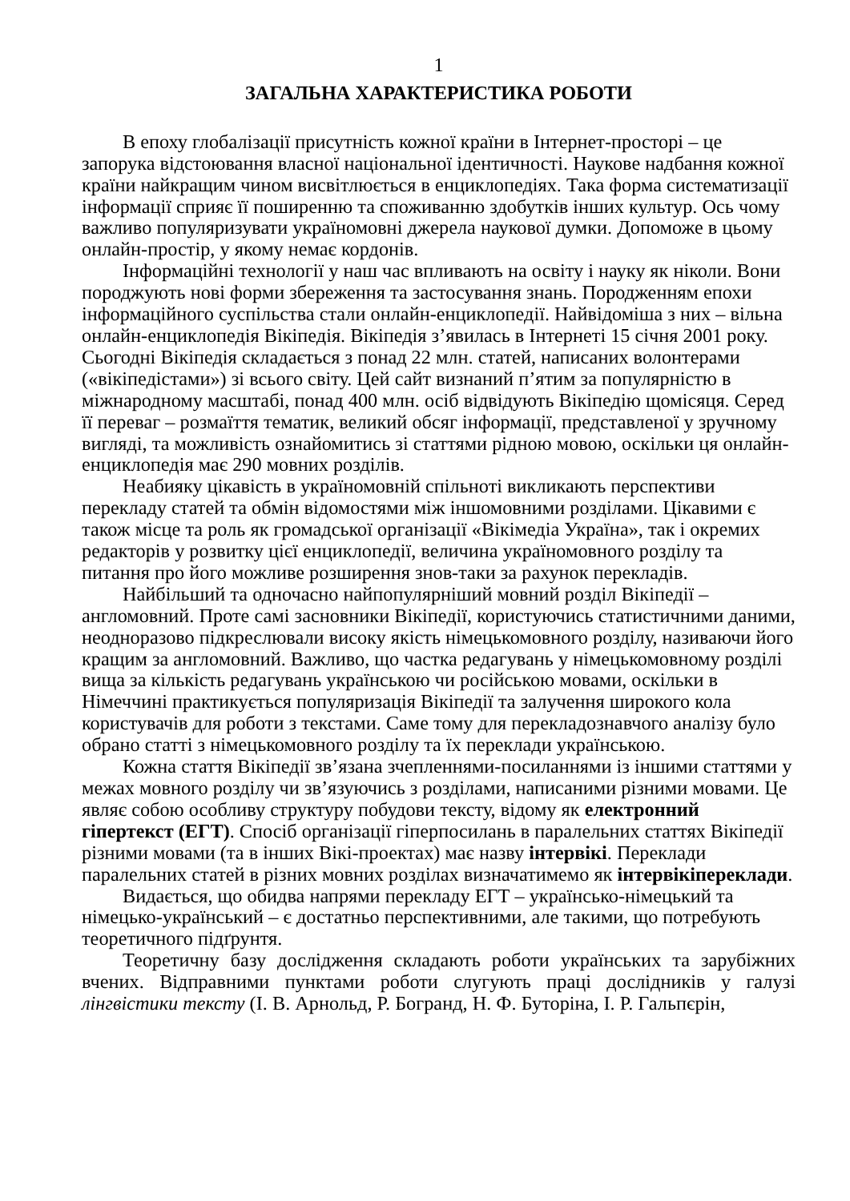1
ЗАГАЛЬНА ХАРАКТЕРИСТИКА РОБОТИ
В епоху глобалізації присутність кожної країни в Інтернет-просторі – це запорука відстоювання власної національної ідентичності. Наукове надбання кожної країни найкращим чином висвітлюється в енциклопедіях. Така форма систематизації інформації сприяє її поширенню та споживанню здобутків інших культур. Ось чому важливо популяризувати україномовні джерела наукової думки. Допоможе в цьому онлайн-простір, у якому немає кордонів.
Інформаційні технології у наш час впливають на освіту і науку як ніколи. Вони породжують нові форми збереження та застосування знань. Породженням епохи інформаційного суспільства стали онлайн-енциклопедії. Найвідоміша з них – вільна онлайн-енциклопедія Вікіпедія. Вікіпедія з’явилась в Інтернеті 15 січня 2001 року. Сьогодні Вікіпедія складається з понад 22 млн. статей, написаних волонтерами («вікіпедістами») зі всього світу. Цей сайт визнаний п’ятим за популярністю в міжнародному масштабі, понад 400 млн. осіб відвідують Вікіпедію щомісяця. Серед її переваг – розмаїття тематик, великий обсяг інформації, представленої у зручному вигляді, та можливість ознайомитись зі статтями рідною мовою, оскільки ця онлайн-енциклопедія має 290 мовних розділів.
Неабияку цікавість в україномовній спільноті викликають перспективи перекладу статей та обмін відомостями між іншомовними розділами. Цікавими є також місце та роль як громадської організації «Вікімедіа Україна», так і окремих редакторів у розвитку цієї енциклопедії, величина україномовного розділу та питання про його можливе розширення знов-таки за рахунок перекладів.
Найбільший та одночасно найпопулярніший мовний розділ Вікіпедії – англомовний. Проте самі засновники Вікіпедії, користуючись статистичними даними, неодноразово підкреслювали високу якість німецькомовного розділу, називаючи його кращим за англомовний. Важливо, що частка редагувань у німецькомовному розділі вища за кількість редагувань українською чи російською мовами, оскільки в Німеччині практикується популяризація Вікіпедії та залучення широкого кола користувачів для роботи з текстами. Саме тому для перекладознавчого аналізу було обрано статті з німецькомовного розділу та їх переклади українською.
Кожна стаття Вікіпедії зв’язана зчепленнями-посиланнями із іншими статтями у межах мовного розділу чи зв’язуючись з розділами, написаними різними мовами. Це являє собою особливу структуру побудови тексту, відому як електронний гіпертекст (ЕГТ). Спосіб організації гіперпосилань в паралельних статтях Вікіпедії різними мовами (та в інших Вікі-проектах) має назву інтервікі. Переклади паралельних статей в різних мовних розділах визначатимемо як інтервікіпереклади.
Видається, що обидва напрями перекладу ЕГТ – українсько-німецький та німецько-український – є достатньо перспективними, але такими, що потребують теоретичного підґрунтя.
Теоретичну базу дослідження складають роботи українських та зарубіжних вчених. Відправними пунктами роботи слугують праці дослідників у галузі лінгвістики тексту (І. В. Арнольд, Р. Богранд, Н. Ф. Буторіна, І. Р. Гальпєрін,